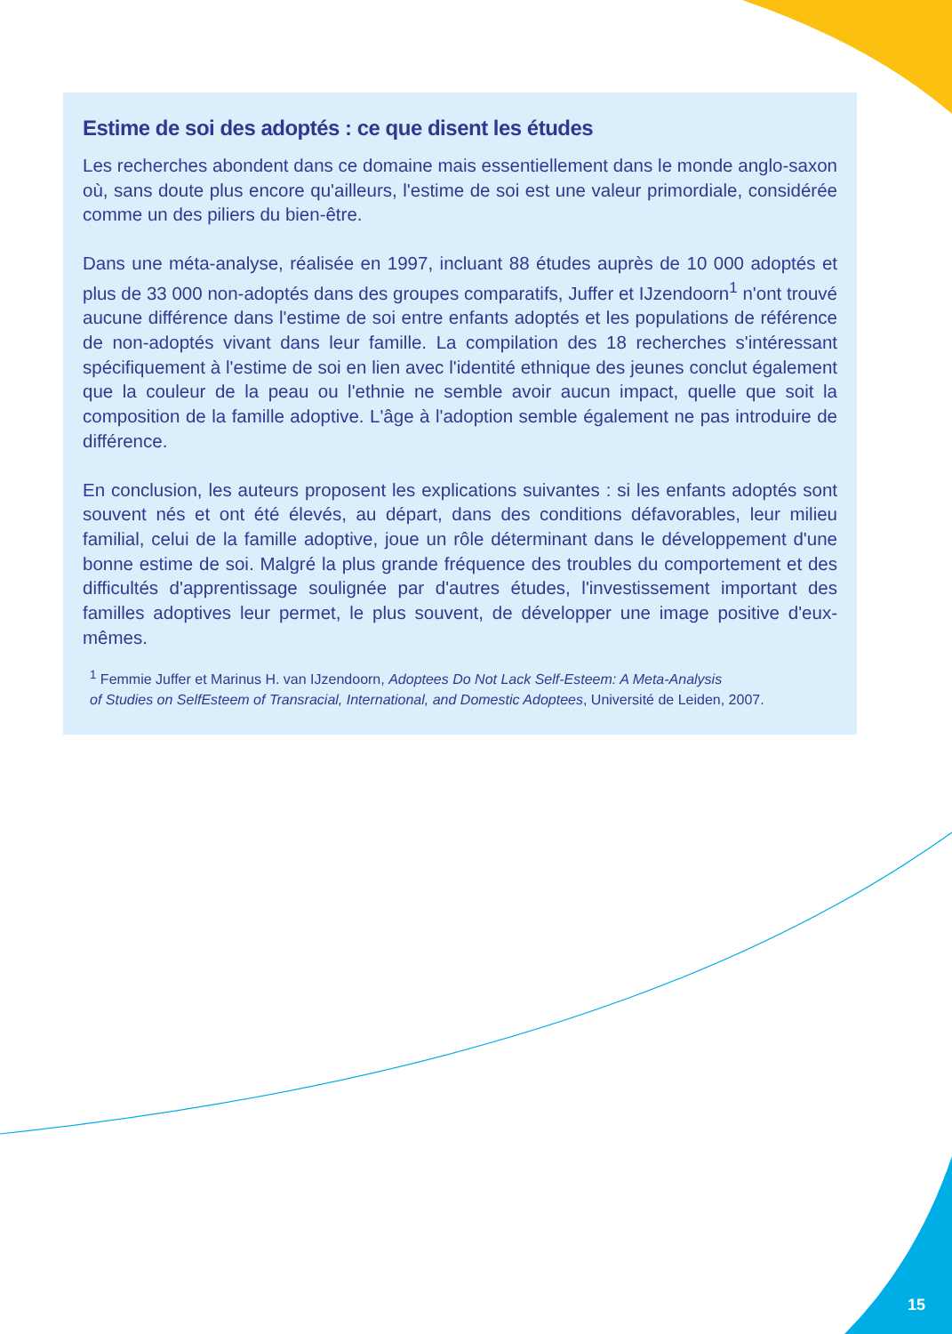Estime de soi des adoptés : ce que disent les études
Les recherches abondent dans ce domaine mais essentiellement dans le monde anglo-saxon où, sans doute plus encore qu'ailleurs, l'estime de soi est une valeur primordiale, considérée comme un des piliers du bien-être.
Dans une méta-analyse, réalisée en 1997, incluant 88 études auprès de 10 000 adoptés et plus de 33 000 non-adoptés dans des groupes comparatifs, Juffer et IJzendoorn<sup>1</sup> n'ont trouvé aucune différence dans l'estime de soi entre enfants adoptés et les populations de référence de non-adoptés vivant dans leur famille. La compilation des 18 recherches s'intéressant spécifiquement à l'estime de soi en lien avec l'identité ethnique des jeunes conclut également que la couleur de la peau ou l'ethnie ne semble avoir aucun impact, quelle que soit la composition de la famille adoptive. L'âge à l'adoption semble également ne pas introduire de différence.
En conclusion, les auteurs proposent les explications suivantes : si les enfants adoptés sont souvent nés et ont été élevés, au départ, dans des conditions défavorables, leur milieu familial, celui de la famille adoptive, joue un rôle déterminant dans le développement d'une bonne estime de soi. Malgré la plus grande fréquence des troubles du comportement et des difficultés d'apprentissage soulignée par d'autres études, l'investissement important des familles adoptives leur permet, le plus souvent, de développer une image positive d'eux-mêmes.
<sup>1</sup> Femmie Juffer et Marinus H. van IJzendoorn, Adoptees Do Not Lack Self-Esteem: A Meta-Analysis
of Studies on SelfEsteem of Transracial, International, and Domestic Adoptees, Université de Leiden, 2007.
15